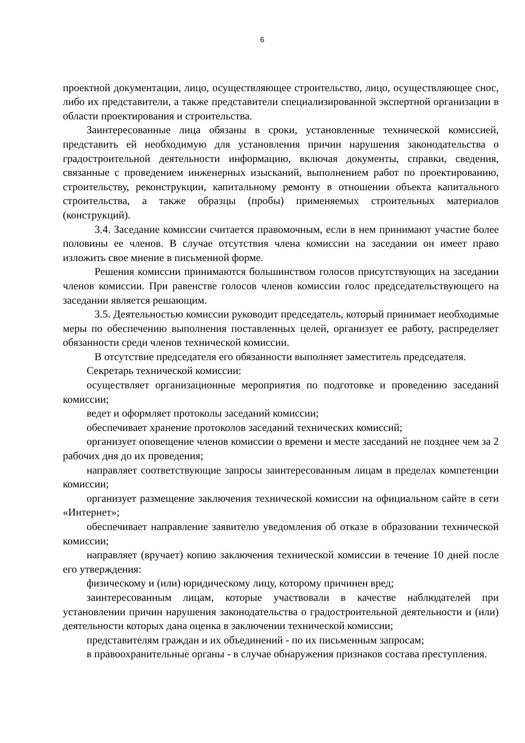6
проектной документации, лицо, осуществляющее строительство, лицо, осуществляющее снос, либо их представители, а также представители специализированной экспертной организации в области проектирования и строительства.
Заинтересованные лица обязаны в сроки, установленные технической комиссией, представить ей необходимую для установления причин нарушения законодательства о градостроительной деятельности информацию, включая документы, справки, сведения, связанные с проведением инженерных изысканий, выполнением работ по проектированию, строительству, реконструкции, капитальному ремонту в отношении объекта капитального строительства, а также образцы (пробы) применяемых строительных материалов (конструкций).
3.4. Заседание комиссии считается правомочным, если в нем принимают участие более половины ее членов. В случае отсутствия члена комиссии на заседании он имеет право изложить свое мнение в письменной форме.
Решения комиссии принимаются большинством голосов присутствующих на заседании членов комиссии. При равенстве голосов членов комиссии голос председательствующего на заседании является решающим.
3.5. Деятельностью комиссии руководит председатель, который принимает необходимые меры по обеспечению выполнения поставленных целей, организует ее работу, распределяет обязанности среди членов технической комиссии.
В отсутствие председателя его обязанности выполняет заместитель председателя.
Секретарь технической комиссии:
осуществляет организационные мероприятия по подготовке и проведению заседаний комиссии;
ведет и оформляет протоколы заседаний комиссии;
обеспечивает хранение протоколов заседаний технических комиссий;
организует оповещение членов комиссии о времени и месте заседаний не позднее чем за 2 рабочих дня до их проведения;
направляет соответствующие запросы заинтересованным лицам в пределах компетенции комиссии;
организует размещение заключения технической комиссии на официальном сайте в сети «Интернет»;
обеспечивает направление заявителю уведомления об отказе в образовании технической комиссии;
направляет (вручает) копию заключения технической комиссии в течение 10 дней после его утверждения:
физическому и (или) юридическому лицу, которому причинен вред;
заинтересованным лицам, которые участвовали в качестве наблюдателей при установлении причин нарушения законодательства о градостроительной деятельности и (или) деятельности которых дана оценка в заключении технической комиссии;
представителям граждан и их объединений - по их письменным запросам;
в правоохранительные органы - в случае обнаружения признаков состава преступления.